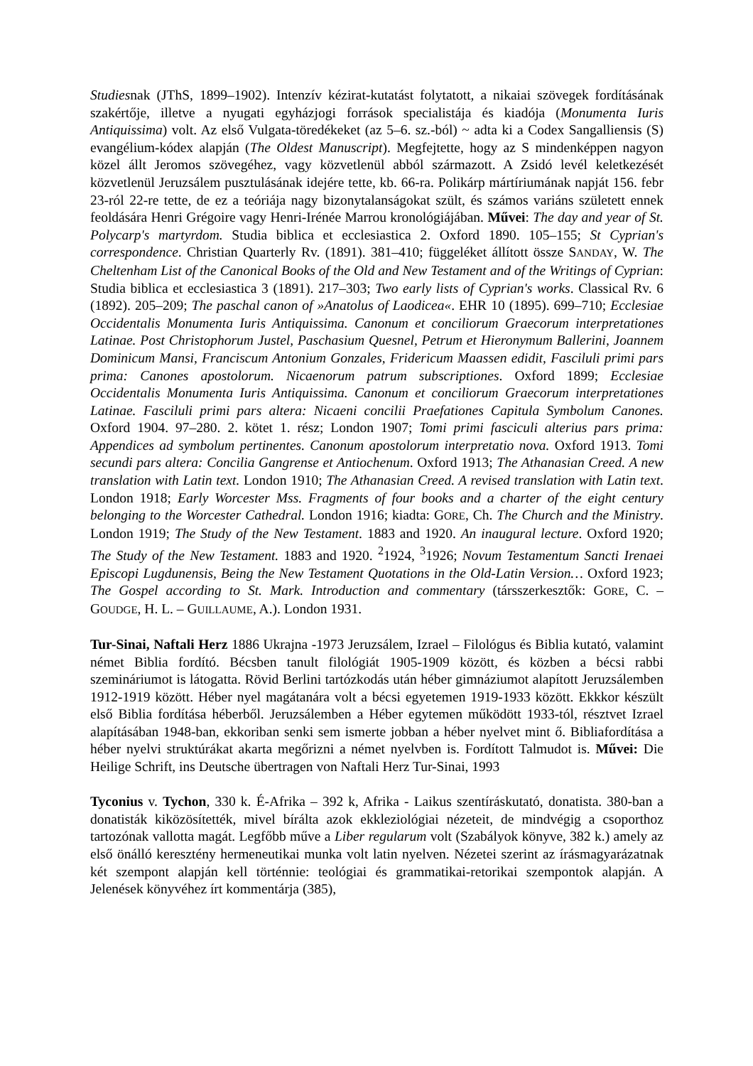Studiesnak (JThS, 1899–1902). Intenzív kézirat-kutatást folytatott, a nikaiai szövegek fordításának szakértője, illetve a nyugati egyházjogi források specialistája és kiadója (Monumenta Iuris Antiquissima) volt. Az első Vulgata-töredékeket (az 5–6. sz.-ból) ~ adta ki a Codex Sangalliensis (S) evangélium-kódex alapján (The Oldest Manuscript). Megfejtette, hogy az S mindenképpen nagyon közel állt Jeromos szövegéhez, vagy közvetlenül abból származott. A Zsidó levél keletkezését közvetlenül Jeruzsálem pusztulásának idejére tette, kb. 66-ra. Polikárp mártíriumának napját 156. febr 23-ról 22-re tette, de ez a teóriája nagy bizonytalanságokat szült, és számos variáns született ennek feoldására Henri Grégoire vagy Henri-Irénée Marrou kronológiájában. Művei: The day and year of St. Polycarp's martyrdom. Studia biblica et ecclesiastica 2. Oxford 1890. 105–155; St Cyprian's correspondence. Christian Quarterly Rv. (1891). 381–410; függeléket állított össze SANDAY, W. The Cheltenham List of the Canonical Books of the Old and New Testament and of the Writings of Cyprian: Studia biblica et ecclesiastica 3 (1891). 217–303; Two early lists of Cyprian's works. Classical Rv. 6 (1892). 205–209; The paschal canon of »Anatolus of Laodicea«. EHR 10 (1895). 699–710; Ecclesiae Occidentalis Monumenta Iuris Antiquissima. Canonum et conciliorum Graecorum interpretationes Latinae. Post Christophorum Justel, Paschasium Quesnel, Petrum et Hieronymum Ballerini, Joannem Dominicum Mansi, Franciscum Antonium Gonzales, Fridericum Maassen edidit, Fasciluli primi pars prima: Canones apostolorum. Nicaenorum patrum subscriptiones. Oxford 1899; Ecclesiae Occidentalis Monumenta Iuris Antiquissima. Canonum et conciliorum Graecorum interpretationes Latinae. Fasciluli primi pars altera: Nicaeni concilii Praefationes Capitula Symbolum Canones. Oxford 1904. 97–280. 2. kötet 1. rész; London 1907; Tomi primi fasciculi alterius pars prima: Appendices ad symbolum pertinentes. Canonum apostolorum interpretatio nova. Oxford 1913. Tomi secundi pars altera: Concilia Gangrense et Antiochenum. Oxford 1913; The Athanasian Creed. A new translation with Latin text. London 1910; The Athanasian Creed. A revised translation with Latin text. London 1918; Early Worcester Mss. Fragments of four books and a charter of the eight century belonging to the Worcester Cathedral. London 1916; kiadta: GORE, Ch. The Church and the Ministry. London 1919; The Study of the New Testament. 1883 and 1920. An inaugural lecture. Oxford 1920; The Study of the New Testament. 1883 and 1920. <sup>2</sup>1924, <sup>3</sup>1926; Novum Testamentum Sancti Irenaei Episcopi Lugdunensis, Being the New Testament Quotations in the Old-Latin Version… Oxford 1923; The Gospel according to St. Mark. Introduction and commentary (társszerkesztők: GORE, C. – GOUDGE, H. L. – GUILLAUME, A.). London 1931.
Tur-Sinai, Naftali Herz 1886 Ukrajna -1973 Jeruzsálem, Izrael – Filológus és Biblia kutató, valamint német Biblia fordító. Bécsben tanult filológiát 1905-1909 között, és közben a bécsi rabbi szemináriumot is látogatta. Rövid Berlini tartózkodás után héber gimnáziumot alapított Jeruzsálemben 1912-1919 között. Héber nyel magátanára volt a bécsi egyetemen 1919-1933 között. Ekkkor készült első Biblia fordítása héberből. Jeruzsálemben a Héber egytemen működött 1933-tól, résztvet Izrael alapításában 1948-ban, ekkoriban senki sem ismerte jobban a héber nyelvet mint ő. Bibliafordítása a héber nyelvi struktúrákat akarta megőrizni a német nyelvben is. Fordított Talmudot is. Művei: Die Heilige Schrift, ins Deutsche übertragen von Naftali Herz Tur-Sinai, 1993
Tyconius v. Tychon, 330 k. É-Afrika – 392 k, Afrika - Laikus szentíráskutató, donatista. 380-ban a donatisták kiközösítették, mivel bírálta azok ekkleziológiai nézeteit, de mindvégig a csoporthoz tartozónak vallotta magát. Legfőbb műve a Liber regularum volt (Szabályok könyve, 382 k.) amely az első önálló keresztény hermeneutikai munka volt latin nyelven. Nézetei szerint az írásmagyarázatnak két szempont alapján kell történnie: teológiai és grammatikai-retorikai szempontok alapján. A Jelenések könyvéhez írt kommentárja (385),